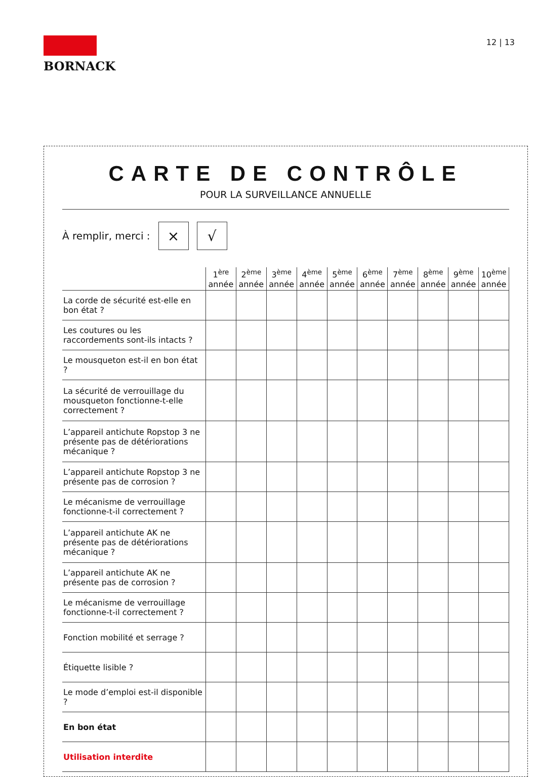BORNACK
12 | 13
CARTE DE CONTRÔLE
POUR LA SURVEILLANCE ANNUELLE
À remplir, merci : × √
| | 1<sup>ère</sup> année | 2<sup>ème</sup> année | 3<sup>ème</sup> année | 4<sup>ème</sup> année | 5<sup>ème</sup> année | 6<sup>ème</sup> année | 7<sup>ème</sup> année | 8<sup>ème</sup> année | 9<sup>ème</sup> année | 10<sup>ème</sup> année |
| --- | --- | --- | --- | --- | --- | --- | --- | --- | --- | --- |
| La corde de sécurité est-elle en bon état ? | | | | | | | | | | |
| Les coutures ou les raccordements sont-ils intacts ? | | | | | | | | | | |
| Le mousqueton est-il en bon état ? | | | | | | | | | | |
| La sécurité de verrouillage du mousqueton fonctionne-t-elle correctement ? | | | | | | | | | | |
| L’appareil antichute Ropstop 3 ne présente pas de détériorations mécanique ? | | | | | | | | | | |
| L’appareil antichute Ropstop 3 ne présente pas de corrosion ? | | | | | | | | | | |
| Le mécanisme de verrouillage fonctionne-t-il correctement ? | | | | | | | | | | |
| L’appareil antichute AK ne présente pas de détériorations mécanique ? | | | | | | | | | | |
| L’appareil antichute AK ne présente pas de corrosion ? | | | | | | | | | | |
| Le mécanisme de verrouillage fonctionne-t-il correctement ? | | | | | | | | | | |
| Fonction mobilité et serrage ? | | | | | | | | | | |
| Étiquette lisible ? | | | | | | | | | | |
| Le mode d’emploi est-il disponible ? | | | | | | | | | | |
| En bon état | | | | | | | | | | |
| Utilisation interdite | | | | | | | | | | |